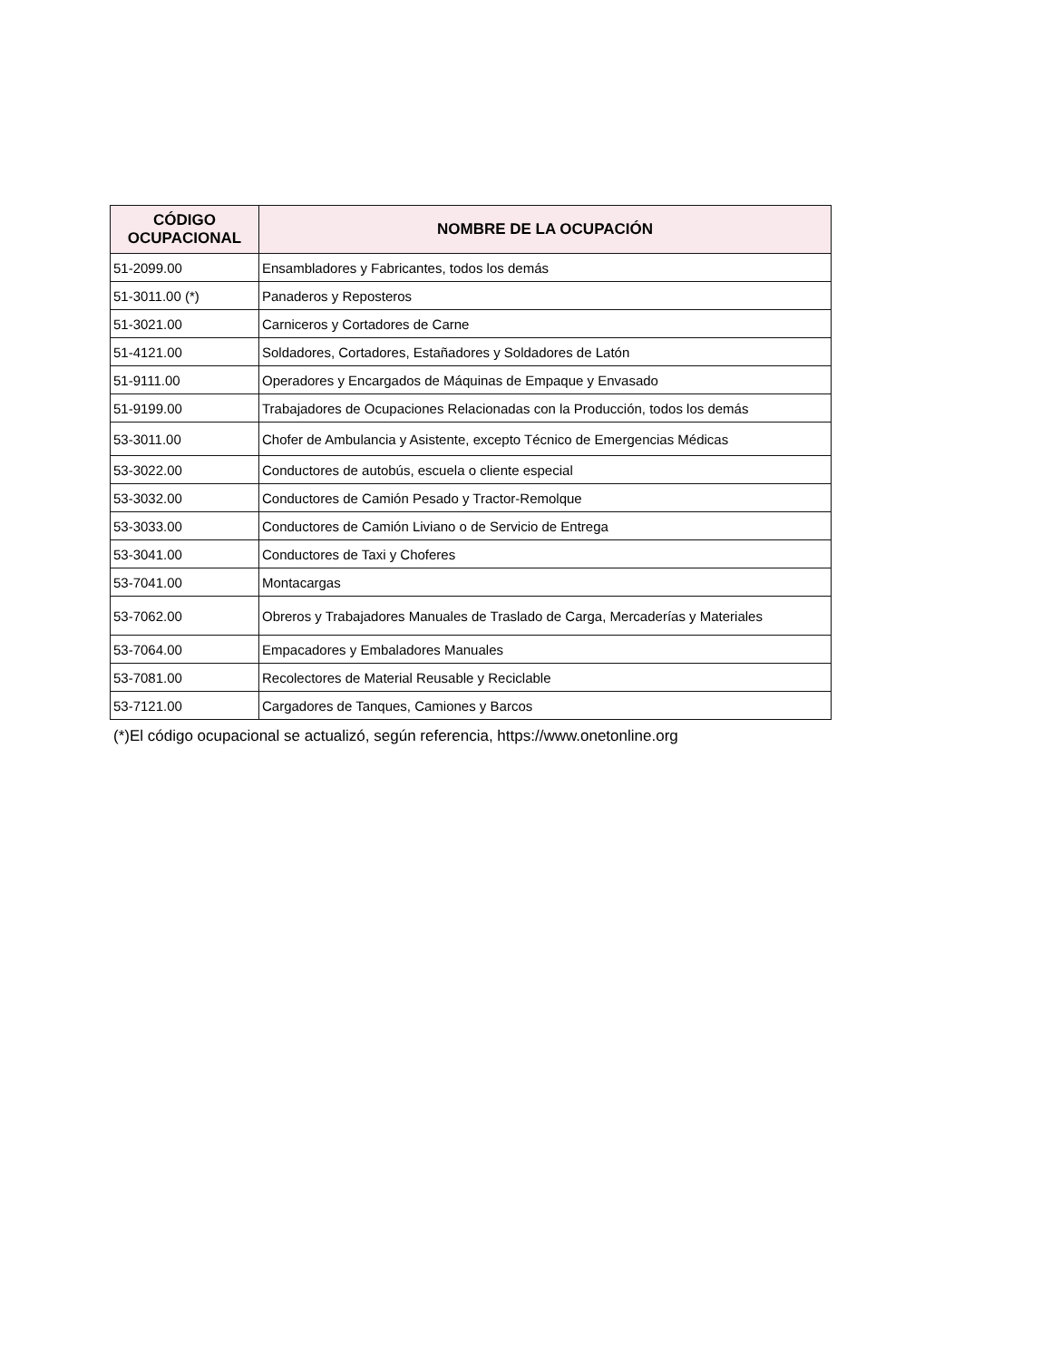| CÓDIGO OCUPACIONAL | NOMBRE DE LA OCUPACIÓN |
| --- | --- |
| 51-2099.00 | Ensambladores y Fabricantes, todos los demás |
| 51-3011.00 (*) | Panaderos y Reposteros |
| 51-3021.00 | Carniceros y Cortadores de Carne |
| 51-4121.00 | Soldadores, Cortadores, Estañadores y Soldadores de Latón |
| 51-9111.00 | Operadores y Encargados de Máquinas de Empaque y Envasado |
| 51-9199.00 | Trabajadores de Ocupaciones Relacionadas con la Producción, todos los demás |
| 53-3011.00 | Chofer de Ambulancia y Asistente, excepto Técnico de Emergencias Médicas |
| 53-3022.00 | Conductores de autobús, escuela o cliente especial |
| 53-3032.00 | Conductores de Camión Pesado y Tractor-Remolque |
| 53-3033.00 | Conductores de Camión Liviano o de Servicio de Entrega |
| 53-3041.00 | Conductores de Taxi y Choferes |
| 53-7041.00 | Montacargas |
| 53-7062.00 | Obreros y Trabajadores Manuales de Traslado de Carga, Mercaderías y Materiales |
| 53-7064.00 | Empacadores y Embaladores Manuales |
| 53-7081.00 | Recolectores de Material Reusable y Reciclable |
| 53-7121.00 | Cargadores de Tanques, Camiones y Barcos |
(*)El código ocupacional se actualizó, según referencia, https://www.onetonline.org